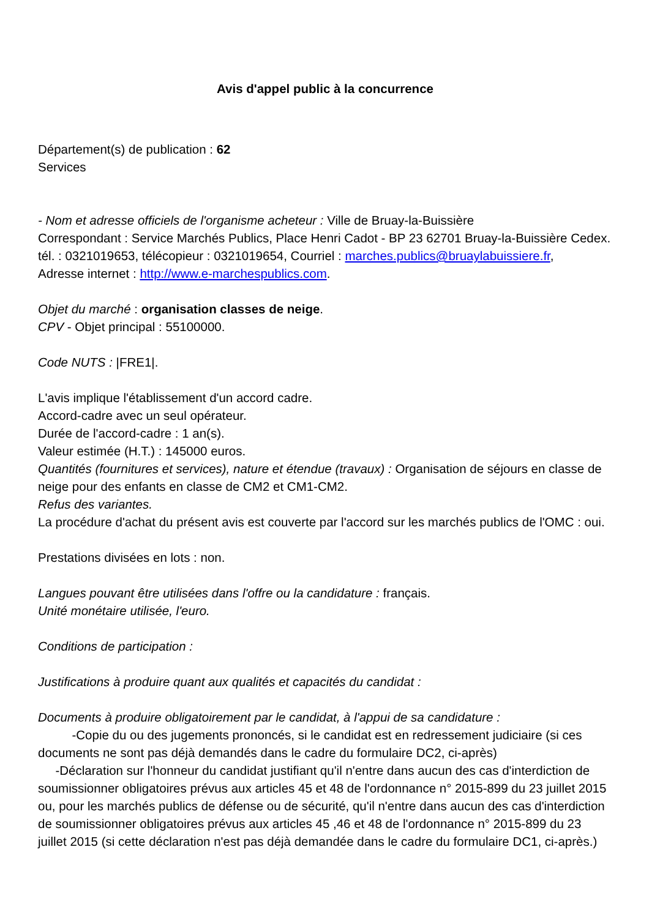Avis d'appel public à la concurrence
Département(s) de publication : 62
Services
- Nom et adresse officiels de l'organisme acheteur : Ville de Bruay-la-Buissière
Correspondant : Service Marchés Publics, Place Henri Cadot - BP 23 62701 Bruay-la-Buissière Cedex. tél. : 0321019653, télécopieur : 0321019654, Courriel : marches.publics@bruaylabuissiere.fr,
Adresse internet : http://www.e-marchespublics.com.
Objet du marché : organisation classes de neige.
CPV - Objet principal : 55100000.
Code NUTS : |FRE1|.
L'avis implique l'établissement d'un accord cadre.
Accord-cadre avec un seul opérateur.
Durée de l'accord-cadre : 1 an(s).
Valeur estimée (H.T.) : 145000 euros.
Quantités (fournitures et services), nature et étendue (travaux) : Organisation de séjours en classe de neige pour des enfants en classe de CM2 et CM1-CM2.
Refus des variantes.
La procédure d'achat du présent avis est couverte par l'accord sur les marchés publics de l'OMC : oui.
Prestations divisées en lots : non.
Langues pouvant être utilisées dans l'offre ou la candidature : français.
Unité monétaire utilisée, l'euro.
Conditions de participation :
Justifications à produire quant aux qualités et capacités du candidat :
Documents à produire obligatoirement par le candidat, à l'appui de sa candidature :
-Copie du ou des jugements prononcés, si le candidat est en redressement judiciaire (si ces documents ne sont pas déjà demandés dans le cadre du formulaire DC2, ci-après)
-Déclaration sur l'honneur du candidat justifiant qu'il n'entre dans aucun des cas d'interdiction de soumissionner obligatoires prévus aux articles 45 et 48 de l'ordonnance n° 2015-899 du 23 juillet 2015 ou, pour les marchés publics de défense ou de sécurité, qu'il n'entre dans aucun des cas d'interdiction de soumissionner obligatoires prévus aux articles 45 ,46 et 48 de l'ordonnance n° 2015-899 du 23 juillet 2015 (si cette déclaration n'est pas déjà demandée dans le cadre du formulaire DC1, ci-après.)